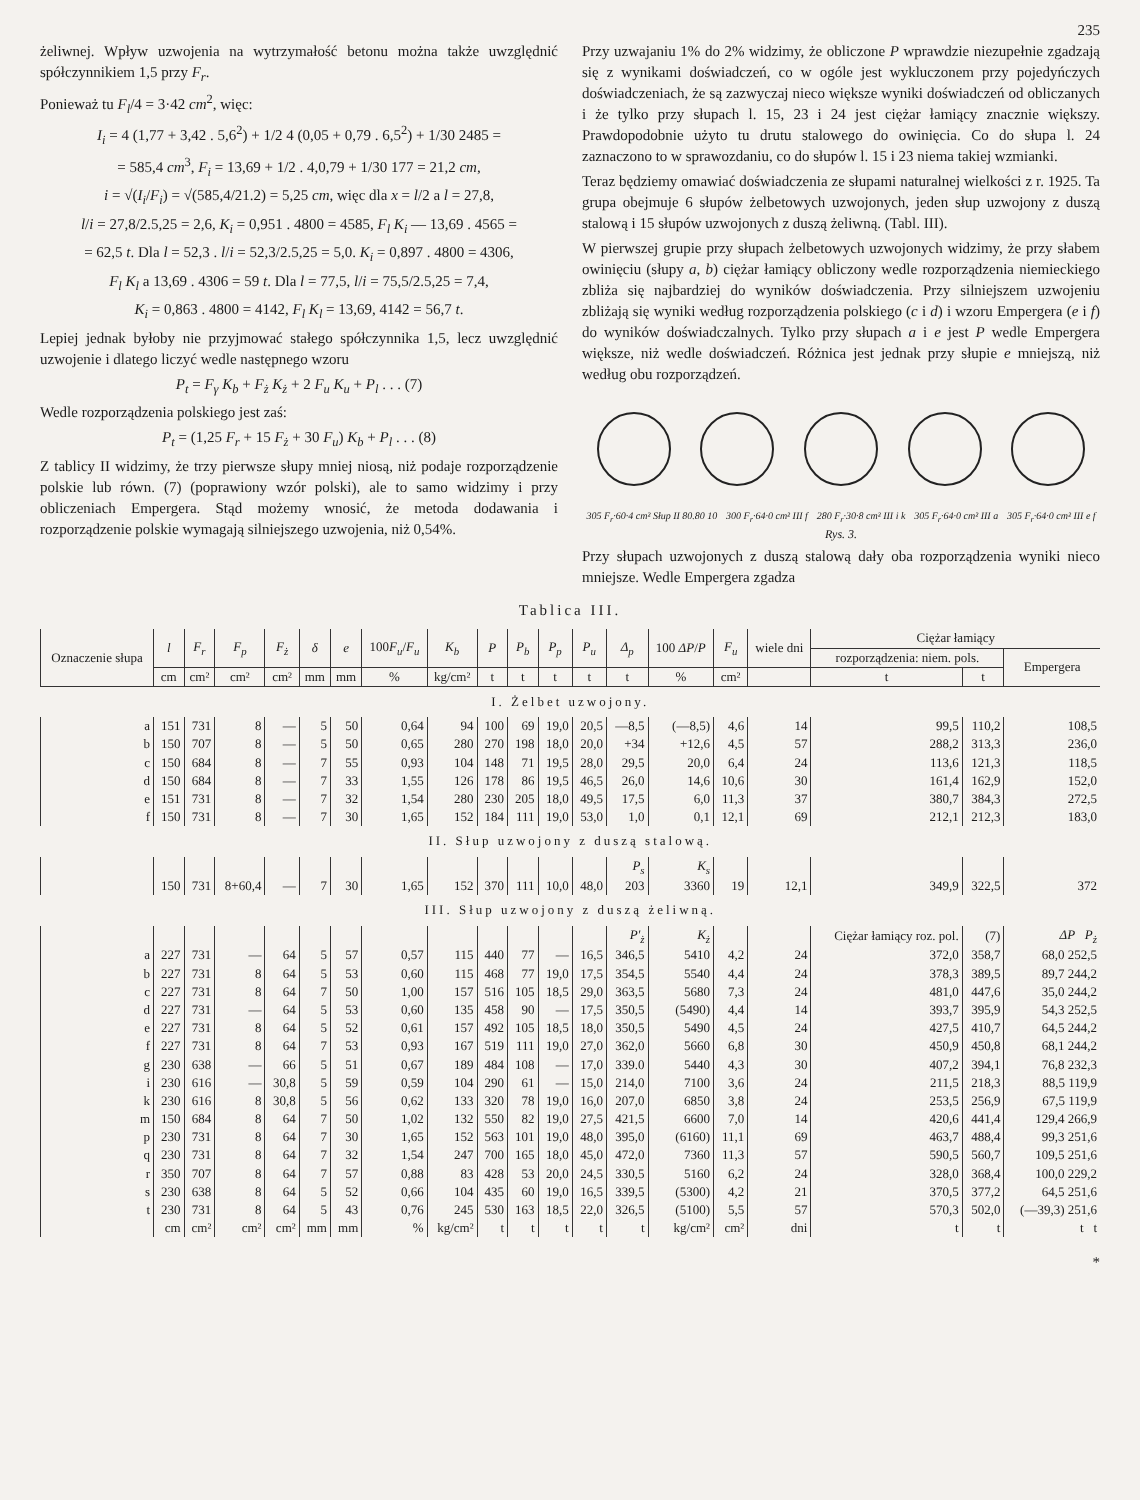235
żeliwnej. Wpływ uzwojenia na wytrzymałość betonu można także uwzględnić spółczynnikiem 1,5 przy F<sub>r</sub>.
Ponieważ tu F<sub>l</sub>/4 = 3·42 cm<sup>2</sup>, więc:
I<sub>i</sub> = 4 (1,77 + 3,42 . 5,6<sup>2</sup>) + 1/2 4 (0,05 + 0,79 . 6,5<sup>2</sup>) + 1/30 2485 =
= 585,4 cm<sup>3</sup>, F<sub>i</sub> = 13,69 + 1/2 . 4,0,79 + 1/30 177 = 21,2 cm,
i = √(I<sub>i</sub>/F<sub>i</sub>) = √(585,4/21.2) = 5,25 cm, więc dla x = l/2 a l = 27,8,
l/i = 27,8/2.5,25 = 2,6, K<sub>i</sub> = 0,951 . 4800 = 4585, F<sub>l</sub> K<sub>i</sub> — 13,69 . 4565 =
= 62,5 t. Dla l = 52,3 . l/i = 52,3/2.5,25 = 5,0. K<sub>i</sub> = 0,897 . 4800 = 4306,
F<sub>l</sub> K<sub>l</sub> a 13,69 . 4306 = 59 t. Dla l = 77,5, l/i = 75,5/2.5,25 = 7,4,
K<sub>i</sub> = 0,863 . 4800 = 4142, F<sub>l</sub> K<sub>l</sub> = 13,69, 4142 = 56,7 t.
Lepiej jednak byłoby nie przyjmować stałego spółczynnika 1,5, lecz uwzględnić uzwojenie i dlatego liczyć wedle następnego wzoru
P<sub>t</sub> = F<sub>γ</sub> K<sub>b</sub> + F<sub>ż</sub> K<sub>ż</sub> + 2 F<sub>u</sub> K<sub>u</sub> + P<sub>l</sub> . . . (7)
Wedle rozporządzenia polskiego jest zaś:
P<sub>t</sub> = (1,25 F<sub>r</sub> + 15 F<sub>ż</sub> + 30 F<sub>u</sub>) K<sub>b</sub> + P<sub>l</sub> . . . (8)
Z tablicy II widzimy, że trzy pierwsze słupy mniej niosą, niż podaje rozporządzenie polskie lub równ. (7) (poprawiony wzór polski), ale to samo widzimy i przy obliczeniach Empergera. Stąd możemy wnosić, że metoda dodawania i rozporządzenie polskie wymagają silniejszego uzwojenia, niż 0,54%.
Przy uzwajaniu 1% do 2% widzimy, że obliczone P wprawdzie niezupełnie zgadzają się z wynikami doświadczeń, co w ogóle jest wykluczonem przy pojedyńczych doświadczeniach, że są zazwyczaj nieco większe wyniki doświadczeń od obliczanych i że tylko przy słupach l. 15, 23 i 24 jest ciężar łamiący znacznie większy. Prawdopodobnie użyto tu drutu stalowego do owinięcia. Co do słupa l. 24 zaznaczono to w sprawozdaniu, co do słupów l. 15 i 23 niema takiej wzmianki.
Teraz będziemy omawiać doświadczenia ze słupami naturalnej wielkości z r. 1925. Ta grupa obejmuje 6 słupów żelbetowych uzwojonych, jeden słup uzwojony z duszą stalową i 15 słupów uzwojonych z duszą żeliwną. (Tabl. III).
W pierwszej grupie przy słupach żelbetowych uzwojonych widzimy, że przy słabem owinięciu (słupy a, b) ciężar łamiący obliczony wedle rozporządzenia niemieckiego zbliża się najbardziej do wyników doświadczenia. Przy silniejszem uzwojeniu zbliżają się wyniki według rozporządzenia polskiego (c i d) i wzoru Empergera (e i f) do wyników doświadczalnych. Tylko przy słupach a i e jest P wedle Empergera większe, niż wedle doświadczeń. Różnica jest jednak przy słupie e mniejszą, niż według obu rozporządzeń.
305 F<sub>r</sub>·60·4 cm² Słup II 80.80 10 300 F<sub>r</sub>·64·0 cm² III f 280 F<sub>r</sub>·30·8 cm² III i k 305 F<sub>r</sub>·64·0 cm² III a 305 F<sub>r</sub>·64·0 cm² III e f
Rys. 3.
Przy słupach uzwojonych z duszą stalową dały oba rozporządzenia wyniki nieco mniejsze. Wedle Empergera zgadza
Tablica III.
| Oznaczenie słupa | l | F<sub>r</sub> | F<sub>p</sub> | F<sub>ż</sub> | δ | e | 100 F<sub>u</sub> / F<sub>u</sub> | K<sub>b</sub> | P | P<sub>b</sub> | P<sub>p</sub> | P<sub>u</sub> | Δ<sub>p</sub> | 100 ΔP / P | F<sub>u</sub> | wiele dni | Ciężar łamiący | | |
| --- | --- | --- | --- | --- | --- | --- | --- | --- | --- | --- | --- | --- | --- | --- | --- | --- | --- | --- | --- |
| | | | | | | | | | | | | | | | | | rozporządzenia: niem. pols. | | Empergera |
| | cm | cm² | cm² | cm² | mm | mm | % | kg/cm² | t | t | t | t | t | % | cm² | | t | t | |
| I. Żelbet uzwojony. | | | | | | | | | | | | | | | | | | | |
| a | 151 | 731 | 8 | — | 5 | 50 | 0,64 | 94 | 100 | 69 | 19,0 | 20,5 | —8,5 | (—8,5) | 4,6 | 14 | 99,5 | 110,2 | 108,5 |
| b | 150 | 707 | 8 | — | 5 | 50 | 0,65 | 280 | 270 | 198 | 18,0 | 20,0 | +34 | +12,6 | 4,5 | 57 | 288,2 | 313,3 | 236,0 |
| c | 150 | 684 | 8 | — | 7 | 55 | 0,93 | 104 | 148 | 71 | 19,5 | 28,0 | 29,5 | 20,0 | 6,4 | 24 | 113,6 | 121,3 | 118,5 |
| d | 150 | 684 | 8 | — | 7 | 33 | 1,55 | 126 | 178 | 86 | 19,5 | 46,5 | 26,0 | 14,6 | 10,6 | 30 | 161,4 | 162,9 | 152,0 |
| e | 151 | 731 | 8 | — | 7 | 32 | 1,54 | 280 | 230 | 205 | 18,0 | 49,5 | 17,5 | 6,0 | 11,3 | 37 | 380,7 | 384,3 | 272,5 |
| f | 150 | 731 | 8 | — | 7 | 30 | 1,65 | 152 | 184 | 111 | 19,0 | 53,0 | 1,0 | 0,1 | 12,1 | 69 | 212,1 | 212,3 | 183,0 |
| II. Słup uzwojony z duszą stalową. | | | | | | | | | | | | | | | | | | | |
| | | | | | | | | | | | | | P<sub>s</sub> | K<sub>s</sub> | | | | | |
| | 150 | 731 | 8+60,4 | — | 7 | 30 | 1,65 | 152 | 370 | 111 | 10,0 | 48,0 | 203 | 3360 | 19 | 12,1 | 349,9 | 322,5 | 372 |
| III. Słup uzwojony z duszą żeliwną. | | | | | | | | | | | | | | | | | | | |
| | | | | | | | | | | | | | P'<sub>ż</sub> | K<sub>ż</sub> | | | Ciężar łamiący roz. pol. | (7) | ΔP P<sub>ż</sub> |
| a | 227 | 731 | — | 64 | 5 | 57 | 0,57 | 115 | 440 | 77 | — | 16,5 | 346,5 | 5410 | 4,2 | 24 | 372,0 | 358,7 | 68,0 252,5 |
| b | 227 | 731 | 8 | 64 | 5 | 53 | 0,60 | 115 | 468 | 77 | 19,0 | 17,5 | 354,5 | 5540 | 4,4 | 24 | 378,3 | 389,5 | 89,7 244,2 |
| c | 227 | 731 | 8 | 64 | 7 | 50 | 1,00 | 157 | 516 | 105 | 18,5 | 29,0 | 363,5 | 5680 | 7,3 | 24 | 481,0 | 447,6 | 35,0 244,2 |
| d | 227 | 731 | — | 64 | 5 | 53 | 0,60 | 135 | 458 | 90 | — | 17,5 | 350,5 | (5490) | 4,4 | 14 | 393,7 | 395,9 | 54,3 252,5 |
| e | 227 | 731 | 8 | 64 | 5 | 52 | 0,61 | 157 | 492 | 105 | 18,5 | 18,0 | 350,5 | 5490 | 4,5 | 24 | 427,5 | 410,7 | 64,5 244,2 |
| f | 227 | 731 | 8 | 64 | 7 | 53 | 0,93 | 167 | 519 | 111 | 19,0 | 27,0 | 362,0 | 5660 | 6,8 | 30 | 450,9 | 450,8 | 68,1 244,2 |
| g | 230 | 638 | — | 66 | 5 | 51 | 0,67 | 189 | 484 | 108 | — | 17,0 | 339.0 | 5440 | 4,3 | 30 | 407,2 | 394,1 | 76,8 232,3 |
| i | 230 | 616 | — | 30,8 | 5 | 59 | 0,59 | 104 | 290 | 61 | — | 15,0 | 214,0 | 7100 | 3,6 | 24 | 211,5 | 218,3 | 88,5 119,9 |
| k | 230 | 616 | 8 | 30,8 | 5 | 56 | 0,62 | 133 | 320 | 78 | 19,0 | 16,0 | 207,0 | 6850 | 3,8 | 24 | 253,5 | 256,9 | 67,5 119,9 |
| m | 150 | 684 | 8 | 64 | 7 | 50 | 1,02 | 132 | 550 | 82 | 19,0 | 27,5 | 421,5 | 6600 | 7,0 | 14 | 420,6 | 441,4 | 129,4 266,9 |
| p | 230 | 731 | 8 | 64 | 7 | 30 | 1,65 | 152 | 563 | 101 | 19,0 | 48,0 | 395,0 | (6160) | 11,1 | 69 | 463,7 | 488,4 | 99,3 251,6 |
| q | 230 | 731 | 8 | 64 | 7 | 32 | 1,54 | 247 | 700 | 165 | 18,0 | 45,0 | 472,0 | 7360 | 11,3 | 57 | 590,5 | 560,7 | 109,5 251,6 |
| r | 350 | 707 | 8 | 64 | 7 | 57 | 0,88 | 83 | 428 | 53 | 20,0 | 24,5 | 330,5 | 5160 | 6,2 | 24 | 328,0 | 368,4 | 100,0 229,2 |
| s | 230 | 638 | 8 | 64 | 5 | 52 | 0,66 | 104 | 435 | 60 | 19,0 | 16,5 | 339,5 | (5300) | 4,2 | 21 | 370,5 | 377,2 | 64,5 251,6 |
| t | 230 | 731 | 8 | 64 | 5 | 43 | 0,76 | 245 | 530 | 163 | 18,5 | 22,0 | 326,5 | (5100) | 5,5 | 57 | 570,3 | 502,0 | (—39,3) 251,6 |
| | cm | cm² | cm² | cm² | mm | mm | % | kg/cm² | t | t | t | t | t | kg/cm² | cm² | dni | t | t | t t |
*